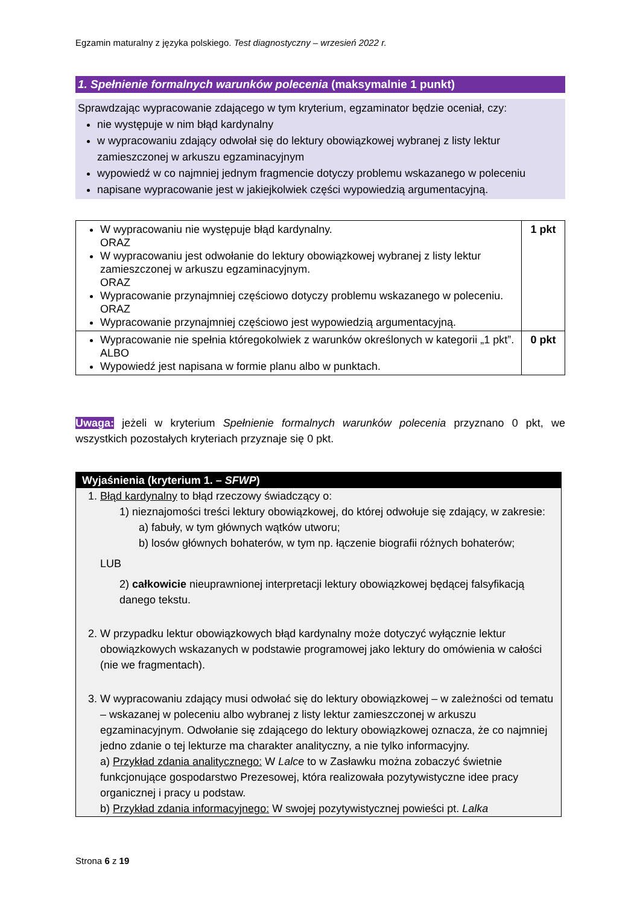Egzamin maturalny z języka polskiego. Test diagnostyczny – wrzesień 2022 r.
1. Spełnienie formalnych warunków polecenia (maksymalnie 1 punkt)
Sprawdzając wypracowanie zdającego w tym kryterium, egzaminator będzie oceniał, czy:
nie występuje w nim błąd kardynalny
w wypracowaniu zdający odwołał się do lektury obowiązkowej wybranej z listy lektur zamieszczonej w arkuszu egzaminacyjnym
wypowiedź w co najmniej jednym fragmencie dotyczy problemu wskazanego w poleceniu
napisane wypracowanie jest w jakiejkolwiek części wypowiedzią argumentacyjną.
| W wypracowaniu nie występuje błąd kardynalny. ORAZ W wypracowaniu jest odwołanie do lektury obowiązkowej wybranej z listy lektur zamieszczonej w arkuszu egzaminacyjnym. ORAZ Wypracowanie przynajmniej częściowo dotyczy problemu wskazanego w poleceniu. ORAZ Wypracowanie przynajmniej częściowo jest wypowiedzią argumentacyjną. | 1 pkt |
| Wypracowanie nie spełnia któregokolwiek z warunków określonych w kategorii „1 pkt”. ALBO Wypowiedź jest napisana w formie planu albo w punktach. | 0 pkt |
Uwaga: jeżeli w kryterium Spełnienie formalnych warunków polecenia przyznano 0 pkt, we wszystkich pozostałych kryteriach przyznaje się 0 pkt.
Wyjaśnienia (kryterium 1. – SFWP)
1. Błąd kardynalny to błąd rzeczowy świadczący o:
1) nieznajomości treści lektury obowiązkowej, do której odwołuje się zdający, w zakresie:
a) fabuły, w tym głównych wątków utworu;
b) losów głównych bohaterów, w tym np. łączenie biografii różnych bohaterów;
LUB
2) całkowicie nieuprawnionej interpretacji lektury obowiązkowej będącej falsyfikacją danego tekstu.
2. W przypadku lektur obowiązkowych błąd kardynalny może dotyczyć wyłącznie lektur obowiązkowych wskazanych w podstawie programowej jako lektury do omówienia w całości (nie we fragmentach).
3. W wypracowaniu zdający musi odwołać się do lektury obowiązkowej – w zależności od tematu – wskazanej w poleceniu albo wybranej z listy lektur zamieszczonej w arkuszu egzaminacyjnym. Odwołanie się zdającego do lektury obowiązkowej oznacza, że co najmniej jedno zdanie o tej lekturze ma charakter analityczny, a nie tylko informacyjny.
a) Przykład zdania analitycznego: W Lalce to w Zasławku można zobaczyć świetnie funkcjonujące gospodarstwo Prezesowej, która realizowała pozytywistyczne idee pracy organicznej i pracy u podstaw.
b) Przykład zdania informacyjnego: W swojej pozytywistycznej powieści pt. Lalka
Strona 6 z 19